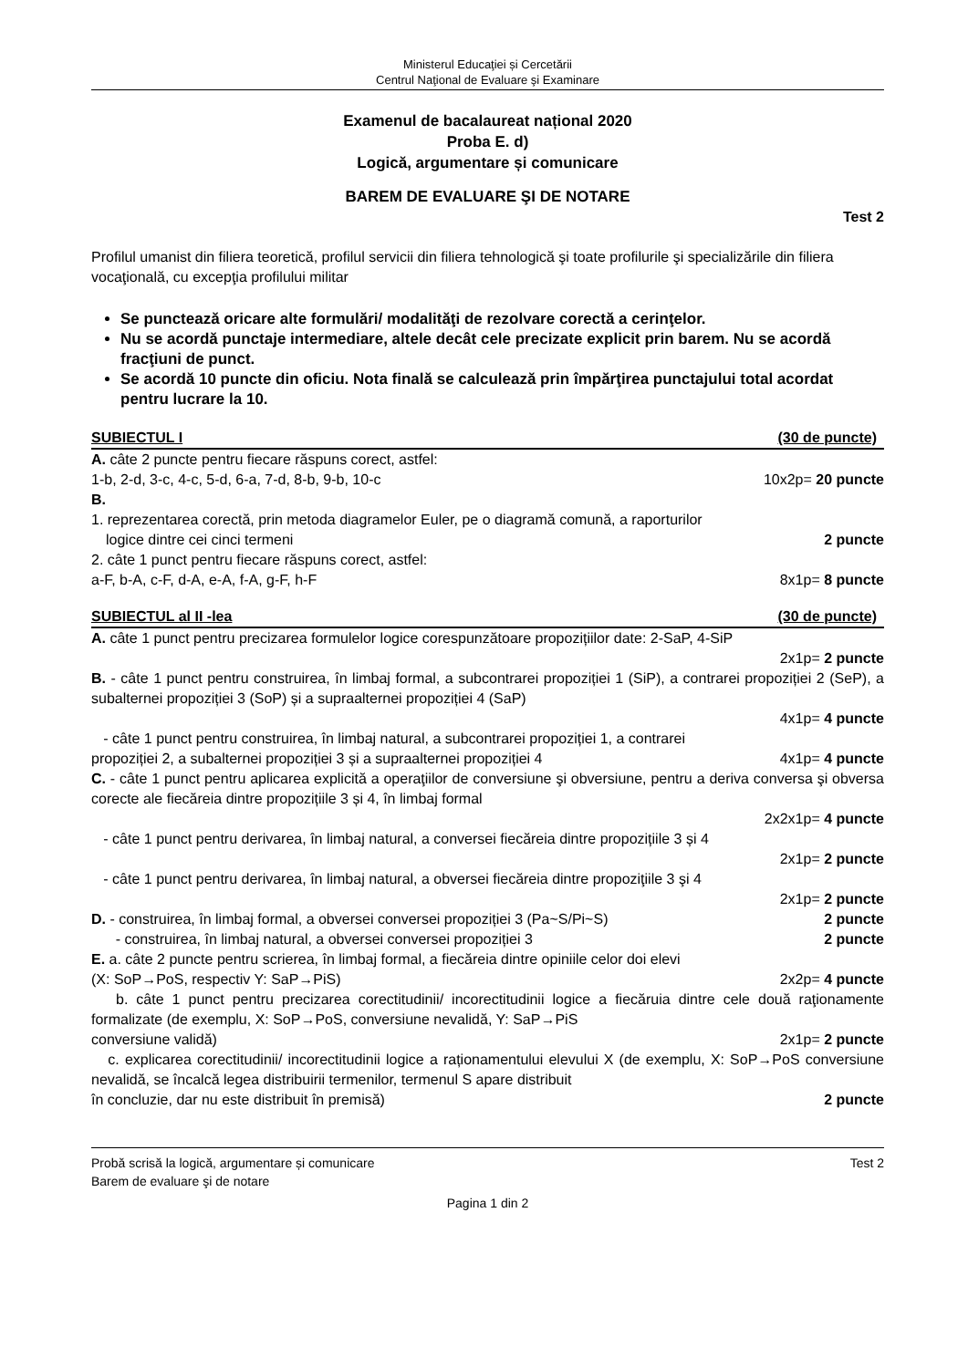Ministerul Educaţiei și Cercetării
Centrul Naţional de Evaluare şi Examinare
Examenul de bacalaureat național 2020
Proba E. d)
Logică, argumentare și comunicare
BAREM DE EVALUARE ŞI DE NOTARE
Test 2
Profilul umanist din filiera teoretică, profilul servicii din filiera tehnologică şi toate profilurile şi specializările din filiera vocaţională, cu excepţia profilului militar
Se punctează oricare alte formulări/ modalităţi de rezolvare corectă a cerinţelor.
Nu se acordă punctaje intermediare, altele decât cele precizate explicit prin barem. Nu se acordă fracţiuni de punct.
Se acordă 10 puncte din oficiu. Nota finală se calculează prin împărţirea punctajului total acordat pentru lucrare la 10.
SUBIECTUL I (30 de puncte)
A. câte 2 puncte pentru fiecare răspuns corect, astfel:
1-b, 2-d, 3-c, 4-c, 5-d, 6-a, 7-d, 8-b, 9-b, 10-c 10x2p= 20 puncte
B.
1. reprezentarea corectă, prin metoda diagramelor Euler, pe o diagramă comună, a raporturilor
logice dintre cei cinci termeni 2 puncte
2. câte 1 punct pentru fiecare răspuns corect, astfel:
a-F, b-A, c-F, d-A, e-A, f-A, g-F, h-F 8x1p= 8 puncte
SUBIECTUL al II -lea (30 de puncte)
A. câte 1 punct pentru precizarea formulelor logice corespunzătoare propozițiilor date: 2-SaP, 4-SiP
2x1p= 2 puncte
B. - câte 1 punct pentru construirea, în limbaj formal, a subcontrarei propoziției 1 (SiP), a contrarei propoziției 2 (SeP), a subalternei propoziției 3 (SoP) și a supraalternei propoziției 4 (SaP)
4x1p= 4 puncte
- câte 1 punct pentru construirea, în limbaj natural, a subcontrarei propoziției 1, a contrarei
propoziției 2, a subalternei propoziției 3 și a supraalternei propoziției 4 4x1p= 4 puncte
C. - câte 1 punct pentru aplicarea explicită a operaţiilor de conversiune şi obversiune, pentru a deriva conversa şi obversa corecte ale fiecăreia dintre propozițiile 3 și 4, în limbaj formal
2x2x1p= 4 puncte
- câte 1 punct pentru derivarea, în limbaj natural, a conversei fiecăreia dintre propozițiile 3 și 4
2x1p= 2 puncte
- câte 1 punct pentru derivarea, în limbaj natural, a obversei fiecăreia dintre propoziţiile 3 şi 4
2x1p= 2 puncte
D. - construirea, în limbaj formal, a obversei conversei propoziției 3 (Pa~S/Pi~S) 2 puncte
- construirea, în limbaj natural, a obversei conversei propoziției 3 2 puncte
E. a. câte 2 puncte pentru scrierea, în limbaj formal, a fiecăreia dintre opiniile celor doi elevi
(X: SoP→PoS, respectiv Y: SaP→PiS) 2x2p= 4 puncte
b. câte 1 punct pentru precizarea corectitudinii/ incorectitudinii logice a fiecăruia dintre cele două raţionamente formalizate (de exemplu, X: SoP→PoS, conversiune nevalidă, Y: SaP→PiS
conversiune validă) 2x1p= 2 puncte
c. explicarea corectitudinii/ incorectitudinii logice a rațion­amentului elevului X (de exemplu, X: SoP→PoS conversiune nevalidă, se încalcă legea distribuirii termenilor, termenul S apare distribuit
în concluzie, dar nu este distribuit în premisă) 2 puncte
Probă scrisă la logică, argumentare și comunicare Test 2
Barem de evaluare şi de notare
Pagina 1 din 2